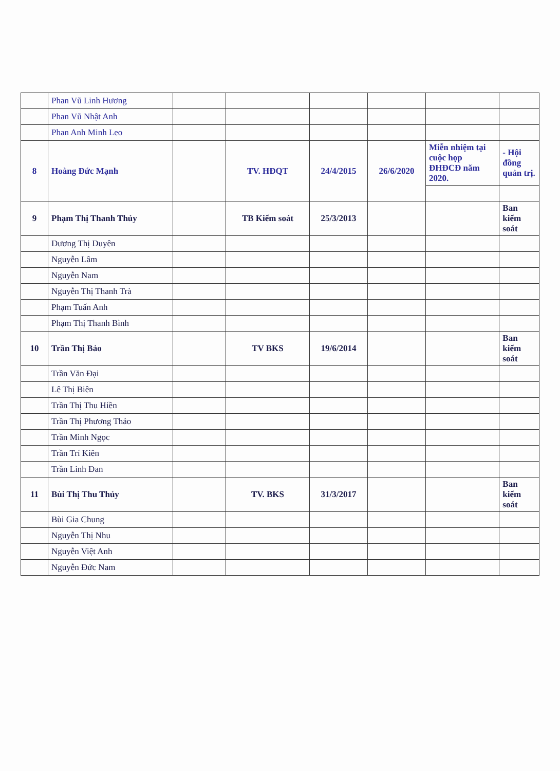| | Phan Vũ Linh Hương | | | | | | |
| | Phan Vũ Nhật Anh | | | | | | |
| | Phan Anh Minh Leo | | | | | | |
| 8 | Hoàng Đức Mạnh | | TV. HĐQT | 24/4/2015 | 26/6/2020 | Miễn nhiệm tại cuộc họp ĐHĐCĐ năm 2020. | - Hội đồng quản trị. |
| 9 | Phạm Thị Thanh Thủy | | TB Kiểm soát | 25/3/2013 | | | Ban kiểm soát |
| | Dương Thị Duyên | | | | | | |
| | Nguyễn Lâm | | | | | | |
| | Nguyễn Nam | | | | | | |
| | Nguyễn Thị Thanh Trà | | | | | | |
| | Phạm Tuấn Anh | | | | | | |
| | Phạm Thị Thanh Bình | | | | | | |
| 10 | Trần Thị Bảo | | TV BKS | 19/6/2014 | | | Ban kiểm soát |
| | Trần Văn Đại | | | | | | |
| | Lê Thị Biên | | | | | | |
| | Trần Thị Thu Hiền | | | | | | |
| | Trần Thị Phương Thảo | | | | | | |
| | Trần Minh Ngọc | | | | | | |
| | Trần Trí Kiên | | | | | | |
| | Trần Linh Đan | | | | | | |
| 11 | Bùi Thị Thu Thủy | | TV. BKS | 31/3/2017 | | | Ban kiểm soát |
| | Bùi Gia Chung | | | | | | |
| | Nguyễn Thị Nhu | | | | | | |
| | Nguyễn Việt Anh | | | | | | |
| | Nguyễn Đức Nam | | | | | | |